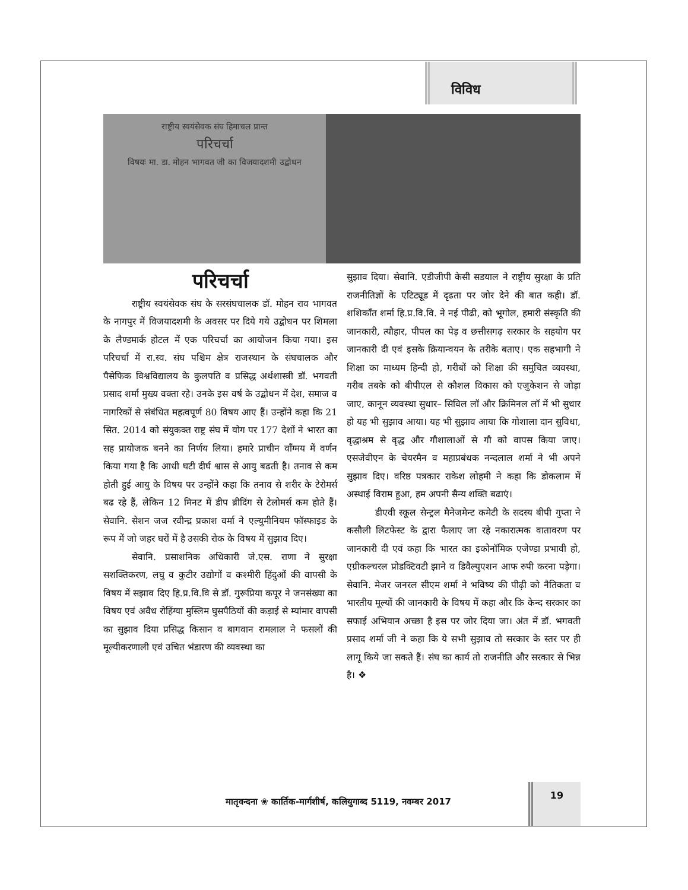विविध
राष्ट्रीय स्वयंसेवक संघ हिमाचल प्रान्त
परिचर्चा
विषयः मा. डा. मोहन भागवत जी का विजयादशमी उद्बोधन
परिचर्चा
राष्ट्रीय स्वयंसेवक संघ के सरसंघचालक डॉ. मोहन राव भागवत के नागपुर में विजयादशमी के अवसर पर दिये गये उद्बोधन पर शिमला के लैण्डमार्क होटल में एक परिचर्चा का आयोजन किया गया। इस परिचर्चा में रा.स्व. संघ पश्चिम क्षेत्र राजस्थान के संघचालक और पैसेफिक विश्वविद्यालय के कुलपति व प्रसिद्ध अर्थशास्त्री डॉ. भगवती प्रसाद शर्मा मुख्य वक्ता रहे। उनके इस वर्ष के उद्बोधन में देश, समाज व नागरिकों से संबंधित महत्वपूर्ण 80 विषय आए हैं। उन्होंने कहा कि 21 सित. 2014 को संयुकक्त राष्ट्र संघ में योग पर 177 देशों ने भारत का सह प्रायोजक बनने का निर्णय लिया। हमारे प्राचीन वाँग्मय में वर्णन किया गया है कि आधी घटी दीर्घ श्वास से आयु बढती है। तनाव से कम होती हुई आयु के विषय पर उन्होंने कहा कि तनाव से शरीर के टेरोमर्स बढ रहे हैं, लेकिन 12 मिनट में डीप ब्रीदिंग से टेलोमर्स कम होते हैं। सेवानि. सेशन जज रवीन्द्र प्रकाश वर्मा ने एल्युमीनियम फॉस्फाइड के रूप में जो जहर घरों में है उसकी रोक के विषय में सुझाव दिए।
सेवानि. प्रसाशनिक अधिकारी जे.एस. राणा ने सुरक्षा सशक्तिकरण, लघु व कुटीर उद्योगों व कश्मीरी हिंदुओं की वापसी के विषय में सझाव दिए हि.प्र.वि.वि से डॉ. गुरूप्रिया कपूर ने जनसंख्या का विषय एवं अवैध रोहिंग्या मुस्लिम घुसपैठियों की कड़ाई से म्यांमार वापसी का सुझाव दिया प्रसिद्ध किसान व बागवान रामलाल ने फसलों की मूल्यीकरणाली एवं उचित भंडारण की व्यवस्था का
सुझाव दिया। सेवानि. एडीजीपी केसी सडयाल ने राष्ट्रीय सुरक्षा के प्रति राजनीतिज्ञों के एटिट्यूड में दृढता पर जोर देने की बात कही। डॉ. शशिकाँत शर्मा हि.प्र.वि.वि. ने नई पीढी, को भूगोल, हमारी संस्कृति की जानकारी, त्यौहार, पीपल का पेड़ व छत्तीसगढ़ सरकार के सहयोग पर जानकारी दी एवं इसके क्रियान्वयन के तरीके बताए। एक सहभागी ने शिक्षा का माध्यम हिन्दी हो, गरीबों को शिक्षा की समुचित व्यवस्था, गरीब तबके को बीपीएल से कौशल विकास को एजुकेशन से जोड़ा जाए, कानून व्यवस्था सुधार– सिविल लॉ और क्रिमिनल लॉ में भी सुधार हो यह भी सुझाव आया। यह भी सुझाव आया कि गोशाला दान सुविधा, वृद्धाश्रम से वृद्ध और गौशालाओं से गौ को वापस किया जाए। एसजेवीएन के चेयरमैन व महाप्रबंधक नन्दलाल शर्मा ने भी अपने सुझाव दिए। वरिष्ठ पत्रकार राकेश लोहमी ने कहा कि डोकलाम में अस्थाई विराम हुआ, हम अपनी सैन्य शक्ति बढाएं।
डीएवी स्कूल सेन्ट्रल मैनेजमेन्ट कमेटी के सदस्य बीपी गुप्ता ने कसौली लिटफेस्ट के द्वारा फैलाए जा रहे नकारात्मक वातावरण पर जानकारी दी एवं कहा कि भारत का इकोनॉमिक एजेण्डा प्रभावी हो, एग्रीकल्चरल प्रोडक्टिवटी झाने व डिवैल्युएशन आफ रुपी करना पड़ेगा। सेवानि. मेजर जनरल सीएम शर्मा ने भविष्य की पीढ़ी को नैतिकता व भारतीय मूल्यों की जानकारी के विषय में कहा और कि केन्द सरकार का सफाई अभियान अच्छा है इस पर जोर दिया जा। अंत में डॉ. भगवती प्रसाद शर्मा जी ने कहा कि ये सभी सुझाव तो सरकार के स्तर पर ही लागू किये जा सकते हैं। संघ का कार्य तो राजनीति और सरकार से भिन्न है। ❖
मातृवन्दना ❀ कार्तिक-मार्गशीर्ष, कलियुगाब्द 5119, नवम्बर 2017
19